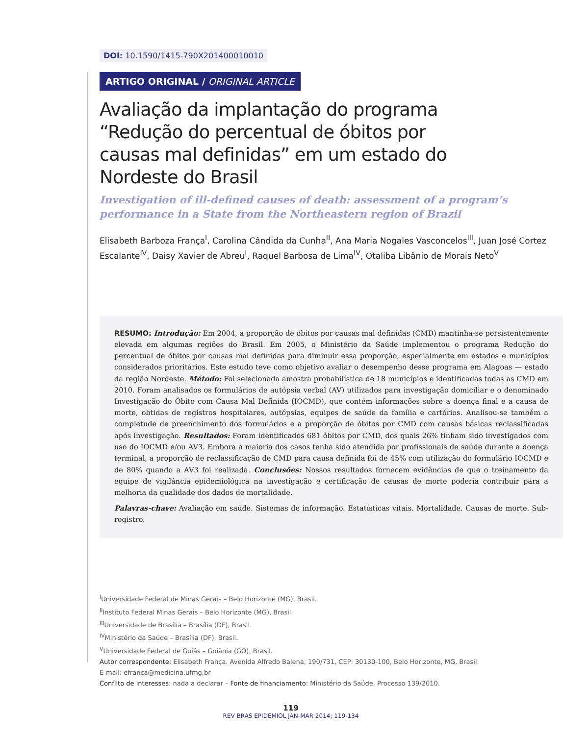DOI: 10.1590/1415-790X201400010010
ARTIGO ORIGINAL / ORIGINAL ARTICLE
Avaliação da implantação do programa “Redução do percentual de óbitos por causas mal definidas” em um estado do Nordeste do Brasil
Investigation of ill-defined causes of death: assessment of a program’s performance in a State from the Northeastern region of Brazil
Elisabeth Barboza França<sup>I</sup>, Carolina Cândida da Cunha<sup>II</sup>, Ana Maria Nogales Vasconcelos<sup>III</sup>, Juan José Cortez Escalante<sup>IV</sup>, Daisy Xavier de Abreu<sup>I</sup>, Raquel Barbosa de Lima<sup>IV</sup>, Otaliba Libânio de Morais Neto<sup>V</sup>
RESUMO: Introdução: Em 2004, a proporção de óbitos por causas mal definidas (CMD) mantinha-se persistentemente elevada em algumas regiões do Brasil. Em 2005, o Ministério da Saúde implementou o programa Redução do percentual de óbitos por causas mal definidas para diminuir essa proporção, especialmente em estados e municípios considerados prioritários. Este estudo teve como objetivo avaliar o desempenho desse programa em Alagoas — estado da região Nordeste. Método: Foi selecionada amostra probabilística de 18 municípios e identificadas todas as CMD em 2010. Foram analisados os formulários de autópsia verbal (AV) utilizados para investigação domiciliar e o denominado Investigação do Óbito com Causa Mal Definida (IOCMD), que contém informações sobre a doença final e a causa de morte, obtidas de registros hospitalares, autópsias, equipes de saúde da família e cartórios. Analisou-se também a completude de preenchimento dos formulários e a proporção de óbitos por CMD com causas básicas reclassificadas após investigação. Resultados: Foram identificados 681 óbitos por CMD, dos quais 26% tinham sido investigados com uso do IOCMD e/ou AV3. Embora a maioria dos casos tenha sido atendida por profissionais de saúde durante a doença terminal, a proporção de reclassificação de CMD para causa definida foi de 45% com utilização do formulário IOCMD e de 80% quando a AV3 foi realizada. Conclusões: Nossos resultados fornecem evidências de que o treinamento da equipe de vigilância epidemiológica na investigação e certificação de causas de morte poderia contribuir para a melhoria da qualidade dos dados de mortalidade.
Palavras-chave: Avaliação em saúde. Sistemas de informação. Estatísticas vitais. Mortalidade. Causas de morte. Sub-registro.
<sup>I</sup>Universidade Federal de Minas Gerais – Belo Horizonte (MG), Brasil.
<sup>II</sup>Instituto Federal Minas Gerais – Belo Horizonte (MG), Brasil.
<sup>III</sup>Universidade de Brasília – Brasília (DF), Brasil.
<sup>IV</sup>Ministério da Saúde – Brasília (DF), Brasil.
<sup>V</sup>Universidade Federal de Goiás – Goiânia (GO), Brasil.
Autor correspondente: Elisabeth França. Avenida Alfredo Balena, 190/731, CEP: 30130-100, Belo Horizonte, MG, Brasil. E-mail: efranca@medicina.ufmg.br
Conflito de interesses: nada a declarar – Fonte de financiamento: Ministério da Saúde, Processo 139/2010.
119
REV BRAS EPIDEMIOL JAN-MAR 2014; 119-134